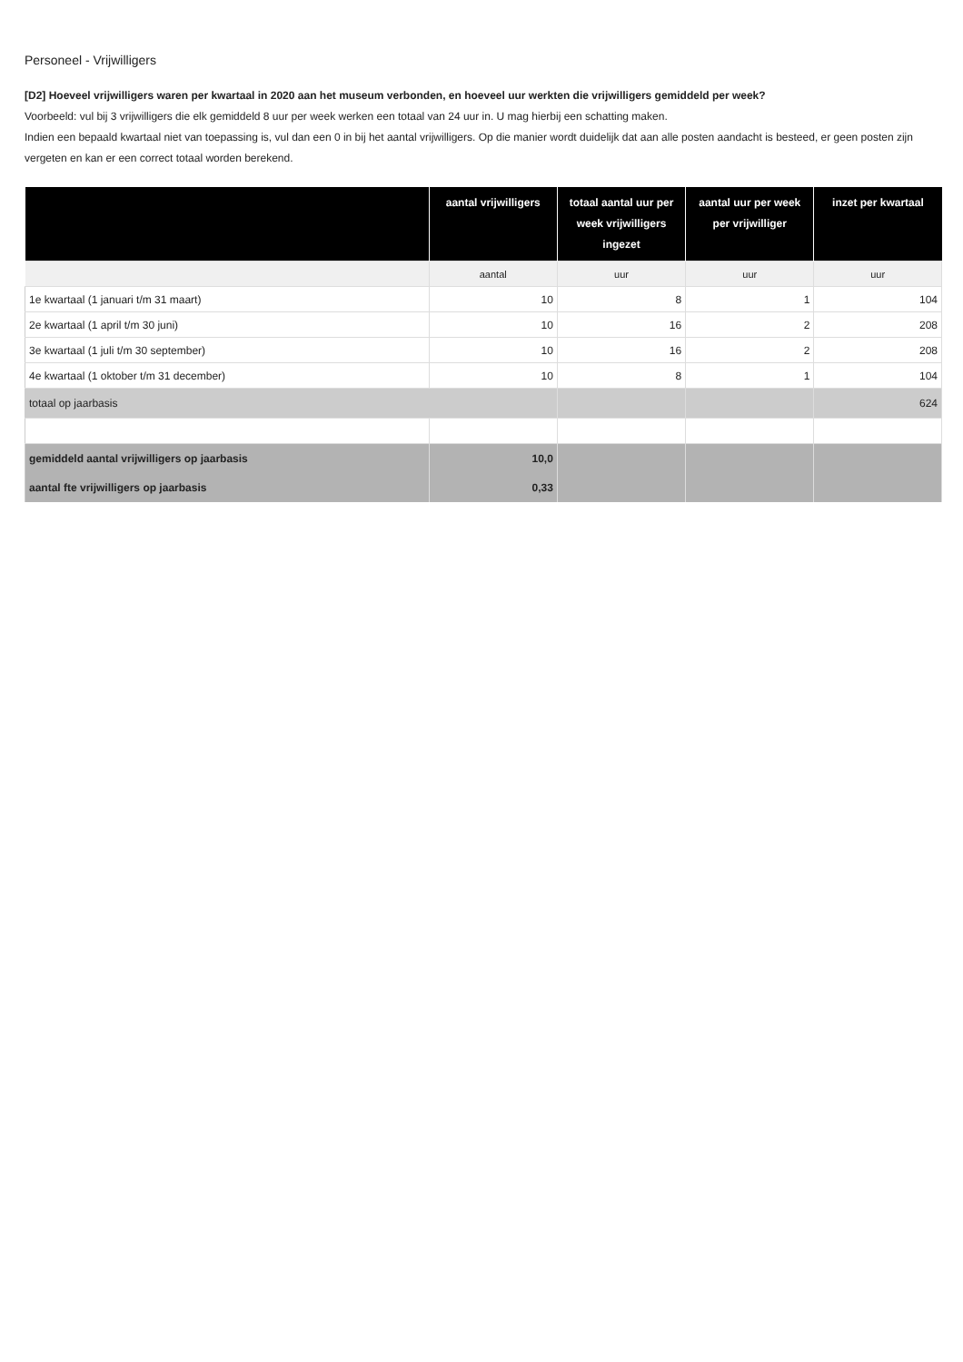Personeel - Vrijwilligers
[D2] Hoeveel vrijwilligers waren per kwartaal in 2020 aan het museum verbonden, en hoeveel uur werkten die vrijwilligers gemiddeld per week?
Voorbeeld: vul bij 3 vrijwilligers die elk gemiddeld 8 uur per week werken een totaal van 24 uur in. U mag hierbij een schatting maken.
Indien een bepaald kwartaal niet van toepassing is, vul dan een 0 in bij het aantal vrijwilligers. Op die manier wordt duidelijk dat aan alle posten aandacht is besteed, er geen posten zijn vergeten en kan er een correct totaal worden berekend.
| | aantal vrijwilligers | totaal aantal uur per week vrijwilligers ingezet | aantal uur per week per vrijwilliger | inzet per kwartaal |
| --- | --- | --- | --- | --- |
| | aantal | uur | uur | uur |
| 1e kwartaal (1 januari t/m 31 maart) | 10 | 8 | 1 | 104 |
| 2e kwartaal (1 april t/m 30 juni) | 10 | 16 | 2 | 208 |
| 3e kwartaal (1 juli t/m 30 september) | 10 | 16 | 2 | 208 |
| 4e kwartaal (1 oktober t/m 31 december) | 10 | 8 | 1 | 104 |
| totaal op jaarbasis | | | | 624 |
| gemiddeld aantal vrijwilligers op jaarbasis | 10,0 | | | |
| aantal fte vrijwilligers op jaarbasis | 0,33 | | | |